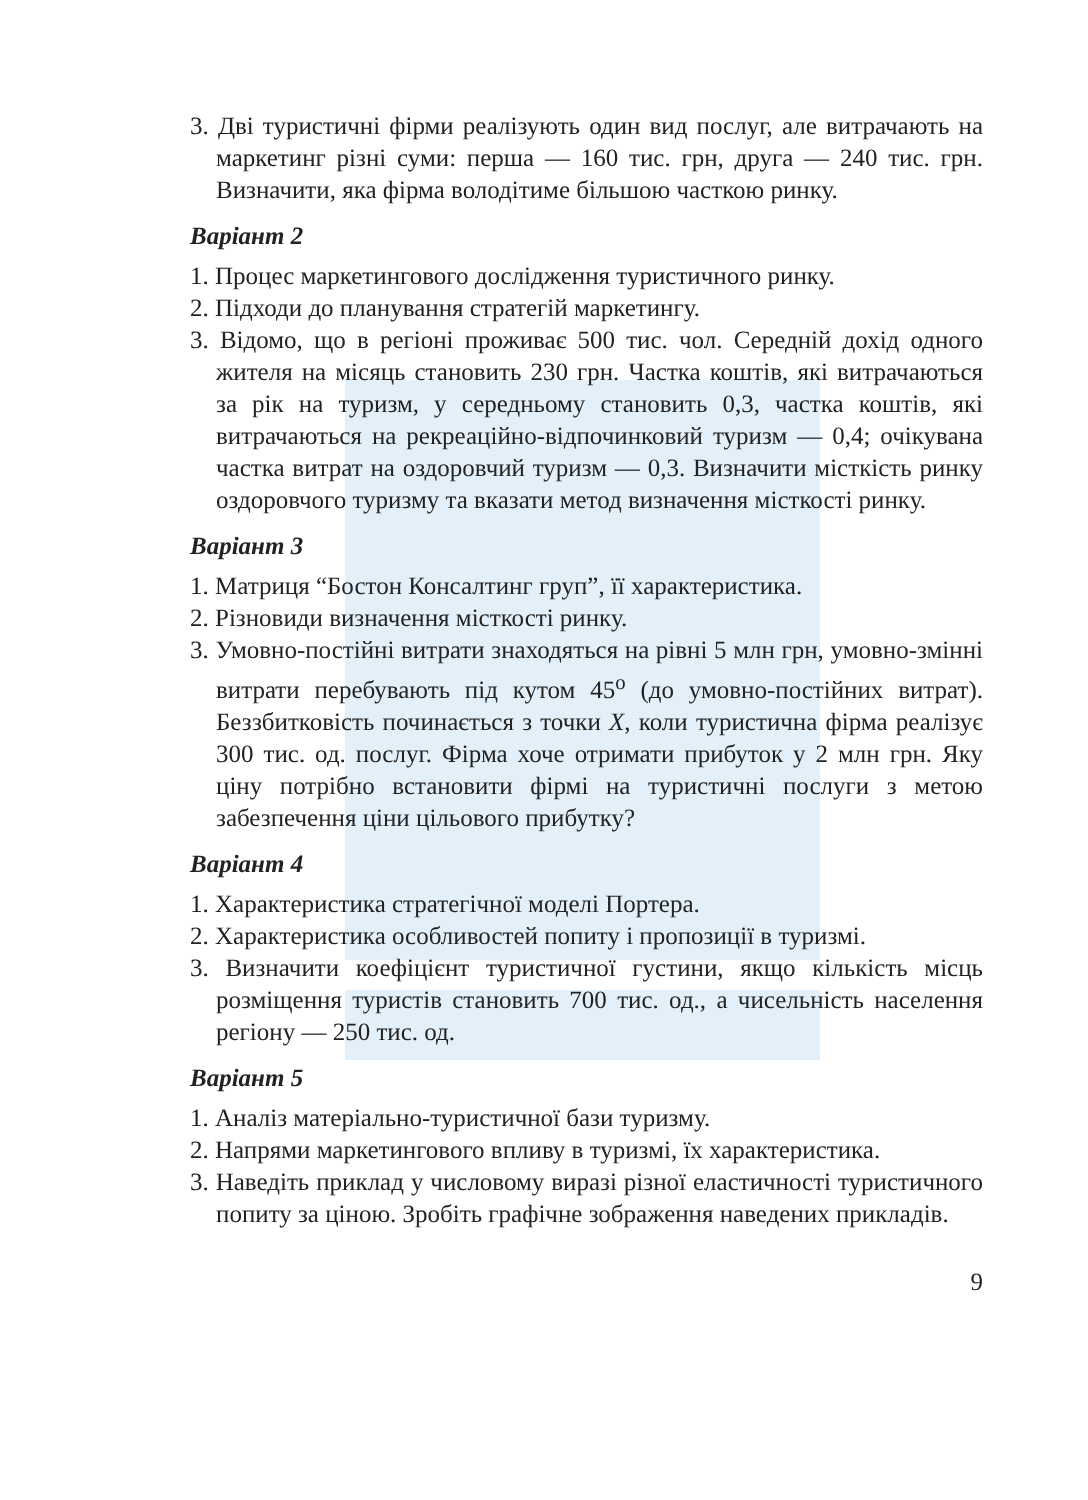3. Дві туристичні фірми реалізують один вид послуг, але витрачають на маркетинг різні суми: перша — 160 тис. грн, друга — 240 тис. грн. Визначити, яка фірма володітиме більшою часткою ринку.
Варіант 2
1. Процес маркетингового дослідження туристичного ринку.
2. Підходи до планування стратегій маркетингу.
3. Відомо, що в регіоні проживає 500 тис. чол. Середній дохід одного жителя на місяць становить 230 грн. Частка коштів, які витрачаються за рік на туризм, у середньому становить 0,3, частка коштів, які витрачаються на рекреаційно-відпочинковий туризм — 0,4; очікувана частка витрат на оздоровчий туризм — 0,3. Визначити місткість ринку оздоровчого туризму та вказати метод визначення місткості ринку.
Варіант 3
1. Матриця “Бостон Консалтинг груп”, її характеристика.
2. Різновиди визначення місткості ринку.
3. Умовно-постійні витрати знаходяться на рівні 5 млн грн, умовно-змінні витрати перебувають під кутом 45<sup>о</sup> (до умовно-постійних витрат). Беззбитковість починається з точки X, коли туристична фірма реалізує 300 тис. од. послуг. Фірма хоче отримати прибуток у 2 млн грн. Яку ціну потрібно встановити фірмі на туристичні послуги з метою забезпечення ціни цільового прибутку?
Варіант 4
1. Характеристика стратегічної моделі Портера.
2. Характеристика особливостей попиту і пропозиції в туризмі.
3. Визначити коефіцієнт туристичної густини, якщо кількість місць розміщення туристів становить 700 тис. од., а чисельність населення регіону — 250 тис. од.
Варіант 5
1. Аналіз матеріально-туристичної бази туризму.
2. Напрями маркетингового впливу в туризмі, їх характеристика.
3. Наведіть приклад у числовому виразі різної еластичності туристичного попиту за ціною. Зробіть графічне зображення наведених прикладів.
9